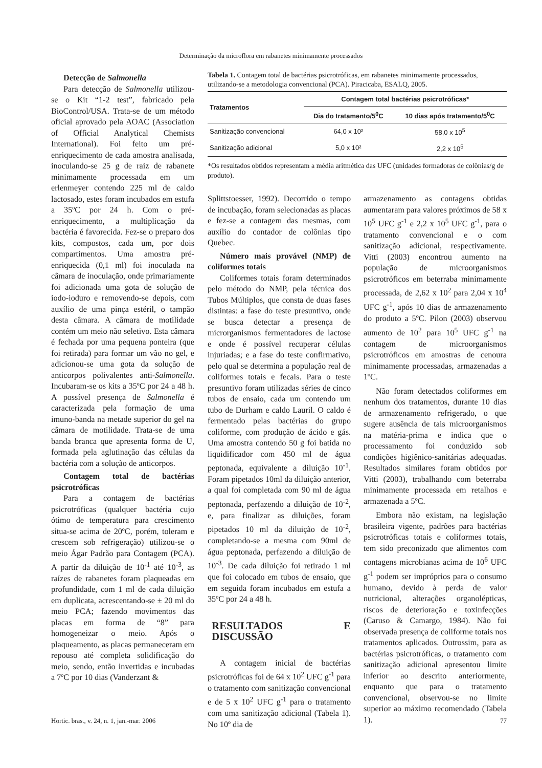Determinação da microflora em rabanetes minimamente processados
Detecção de Salmonella
Para detecção de Salmonella utilizou-se o Kit “1-2 test”, fabricado pela BioControl/USA. Trata-se de um método oficial aprovado pela AOAC (Association of Official Analytical Chemists International). Foi feito um pré-enriquecimento de cada amostra analisada, inoculando-se 25 g de raiz de rabanete minimamente processada em um erlenmeyer contendo 225 ml de caldo lactosado, estes foram incubados em estufa a 35ºC por 24 h. Com o pré-enriquecimento, a multiplicação da bactéria é favorecida. Fez-se o preparo dos kits, compostos, cada um, por dois compartimentos. Uma amostra pré-enriquecida (0,1 ml) foi inoculada na câmara de inoculação, onde primariamente foi adicionada uma gota de solução de iodo-ioduro e removendo-se depois, com auxílio de uma pinça estéril, o tampão desta câmara. A câmara de motilidade contém um meio não seletivo. Esta câmara é fechada por uma pequena ponteira (que foi retirada) para formar um vão no gel, e adicionou-se uma gota da solução de anticorpos polivalentes anti-Salmonella. Incubaram-se os kits a 35ºC por 24 a 48 h. A possível presença de Salmonella é caracterizada pela formação de uma imuno-banda na metade superior do gel na câmara de motilidade. Trata-se de uma banda branca que apresenta forma de U, formada pela aglutinação das células da bactéria com a solução de anticorpos.
Contagem total de bactérias psicrotróficas
Para a contagem de bactérias psicrotróficas (qualquer bactéria cujo ótimo de temperatura para crescimento situa-se acima de 20ºC, porém, toleram e crescem sob refrigeração) utilizou-se o meio Ágar Padrão para Contagem (PCA). A partir da diluição de 10<sup>-1</sup> até 10<sup>-3</sup>, as raízes de rabanetes foram plaqueadas em profundidade, com 1 ml de cada diluição em duplicata, acrescentando-se ± 20 ml do meio PCA; fazendo movimentos das placas em forma de “8” para homogeneizar o meio. Após o plaqueamento, as placas permaneceram em repouso até completa solidificação do meio, sendo, então invertidas e incubadas a 7ºC por 10 dias (Vanderzant &
Tabela 1. Contagem total de bactérias psicrotróficas, em rabanetes minimamente processados, utilizando-se a metodologia convencional (PCA). Piracicaba, ESALQ, 2005.
| Tratamentos | Contagem total bactérias psicrotróficas* | |
| --- | --- | --- |
| | Dia do tratamento/5<sup>0</sup>C | 10 dias após tratamento/5<sup>0</sup>C |
| Sanitização convencional | 64,0 x 10² | 58,0 x 10<sup>5</sup> |
| Sanitização adicional | 5,0 x 10² | 2,2 x 10<sup>5</sup> |
*Os resultados obtidos representam a média aritmética das UFC (unidades formadoras de colônias/g de produto).
Splittstoesser, 1992). Decorrido o tempo de incubação, foram selecionadas as placas e fez-se a contagem das mesmas, com auxílio do contador de colônias tipo Quebec.
Número mais provável (NMP) de coliformes totais
Coliformes totais foram determinados pelo método do NMP, pela técnica dos Tubos Múltiplos, que consta de duas fases distintas: a fase do teste presuntivo, onde se busca detectar a presença de microrganismos fermentadores de lactose e onde é possível recuperar células injuriadas; e a fase do teste confirmativo, pelo qual se determina a população real de coliformes totais e fecais. Para o teste presuntivo foram utilizadas séries de cinco tubos de ensaio, cada um contendo um tubo de Durham e caldo Lauril. O caldo é fermentado pelas bactérias do grupo coliforme, com produção de ácido e gás. Uma amostra contendo 50 g foi batida no liquidificador com 450 ml de água peptonada, equivalente a diluição 10<sup>-1</sup>. Foram pipetados 10ml da diluição anterior, a qual foi completada com 90 ml de água peptonada, perfazendo a diluição de 10<sup>-2</sup>, e, para finalizar as diluições, foram pipetados 10 ml da diluição de 10<sup>-2</sup>, completando-se a mesma com 90ml de água peptonada, perfazendo a diluição de 10<sup>-3</sup>. De cada diluição foi retirado 1 ml que foi colocado em tubos de ensaio, que em seguida foram incubados em estufa a 35ºC por 24 a 48 h.
RESULTADOS E DISCUSSÃO
A contagem inicial de bactérias psicrotróficas foi de 64 x 10<sup>2</sup> UFC g<sup>-1</sup> para o tratamento com sanitização convencional e de 5 x 10<sup>2</sup> UFC g<sup>-1</sup> para o tratamento com uma sanitização adicional (Tabela 1). No 10º dia de
armazenamento as contagens obtidas aumentaram para valores próximos de 58 x 10<sup>5</sup> UFC g<sup>-1</sup> e 2,2 x 10<sup>5</sup> UFC g<sup>-1</sup>, para o tratamento convencional e o com sanitização adicional, respectivamente. Vitti (2003) encontrou aumento na população de microorganismos psicrotróficos em beterraba minimamente processada, de 2,62 x 10<sup>2</sup> para 2,04 x 10<sup>4</sup> UFC g<sup>-1</sup>, após 10 dias de armazenamento do produto a 5ºC. Pilon (2003) observou aumento de 10<sup>2</sup> para 10<sup>5</sup> UFC g<sup>-1</sup> na contagem de microorganismos psicrotróficos em amostras de cenoura minimamente processadas, armazenadas a 1ºC.
Não foram detectados coliformes em nenhum dos tratamentos, durante 10 dias de armazenamento refrigerado, o que sugere ausência de tais microorganismos na matéria-prima e indica que o processamento foi conduzido sob condições higiênico-sanitárias adequadas. Resultados similares foram obtidos por Vitti (2003), trabalhando com beterraba minimamente processada em retalhos e armazenada a 5ºC.
Embora não existam, na legislação brasileira vigente, padrões para bactérias psicrotróficas totais e coliformes totais, tem sido preconizado que alimentos com contagens microbianas acima de 10<sup>6</sup> UFC g<sup>-1</sup> podem ser impróprios para o consumo humano, devido à perda de valor nutricional, alterações organolépticas, riscos de deterioração e toxinfecções (Caruso & Camargo, 1984). Não foi observada presença de coliforme totais nos tratamentos aplicados. Outrossim, para as bactérias psicrotróficas, o tratamento com sanitização adicional apresentou limite inferior ao descrito anteriormente, enquanto que para o tratamento convencional, observou-se no limite superior ao máximo recomendado (Tabela 1).
Hortic. bras., v. 24, n. 1, jan.-mar. 2006 77